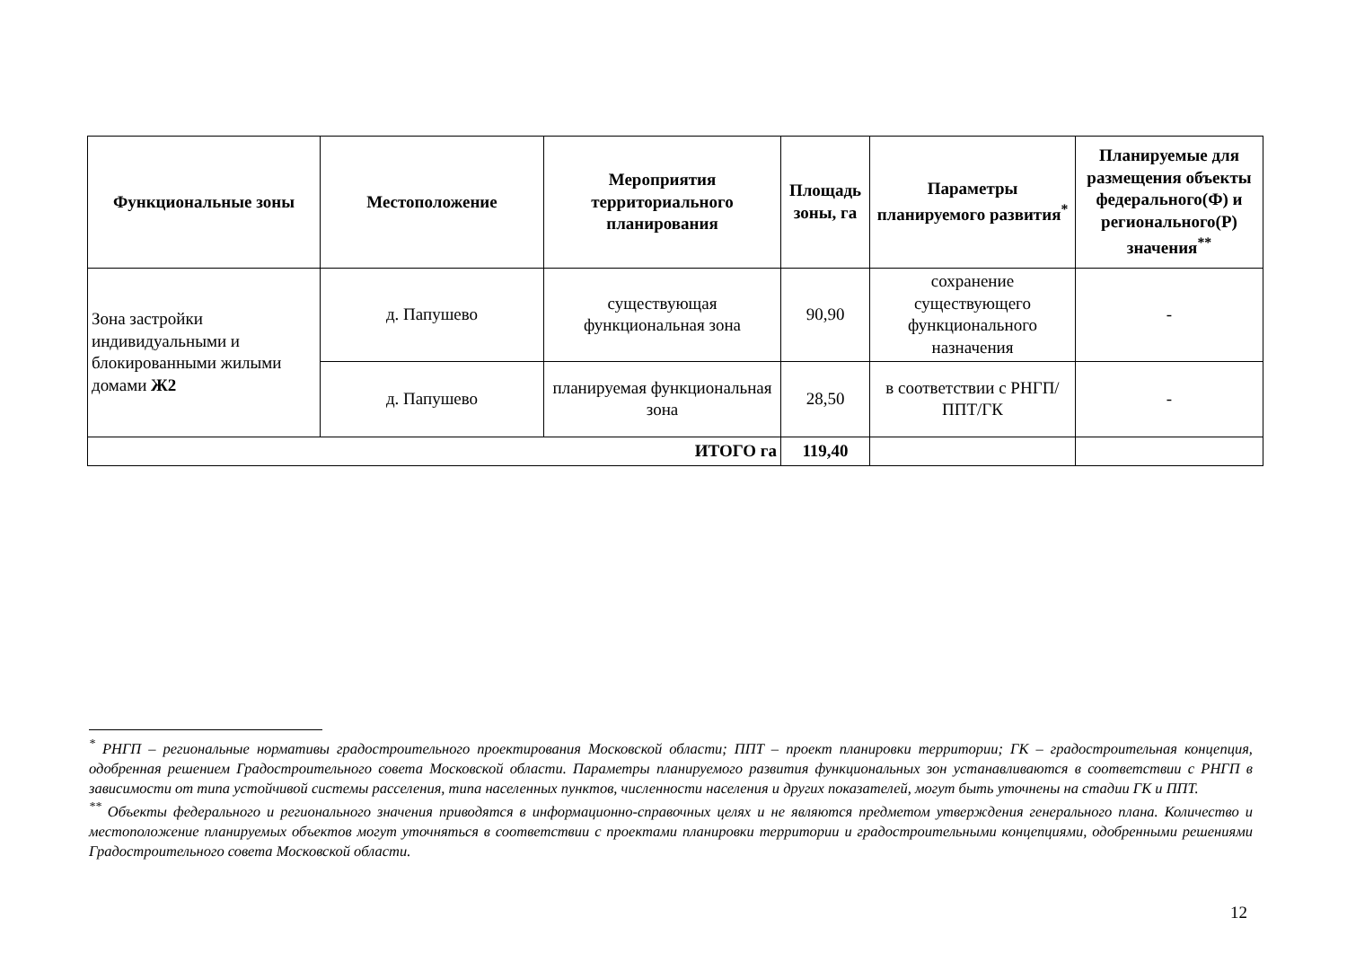| Функциональные зоны | Местоположение | Мероприятия территориального планирования | Площадь зоны, га | Параметры планируемого развития<sup>*</sup> | Планируемые для размещения объекты федерального(Ф) и регионального(Р) значения<sup>**</sup> |
| --- | --- | --- | --- | --- | --- |
| Зона застройки индивидуальными и блокированными жилыми домами Ж2 | д. Папушево | существующая функциональная зона | 90,90 | сохранение существующего функционального назначения | - |
| | д. Папушево | планируемая функциональная зона | 28,50 | в соответствии с РНГП/ППТ/ГК | - |
| ИТОГО га | | | 119,40 | | |
<sup>*</sup> РНГП – региональные нормативы градостроительного проектирования Московской области; ППТ – проект планировки территории; ГК – градостроительная концепция, одобренная решением Градостроительного совета Московской области. Параметры планируемого развития функциональных зон устанавливаются в соответствии с РНГП в зависимости от типа устойчивой системы расселения, типа населенных пунктов, численности населения и других показателей, могут быть уточнены на стадии ГК и ППТ.
<sup>**</sup> Объекты федерального и регионального значения приводятся в информационно-справочных целях и не являются предметом утверждения генерального плана. Количество и местоположение планируемых объектов могут уточняться в соответствии с проектами планировки территории и градостроительными концепциями, одобренными решениями Градостроительного совета Московской области.
12